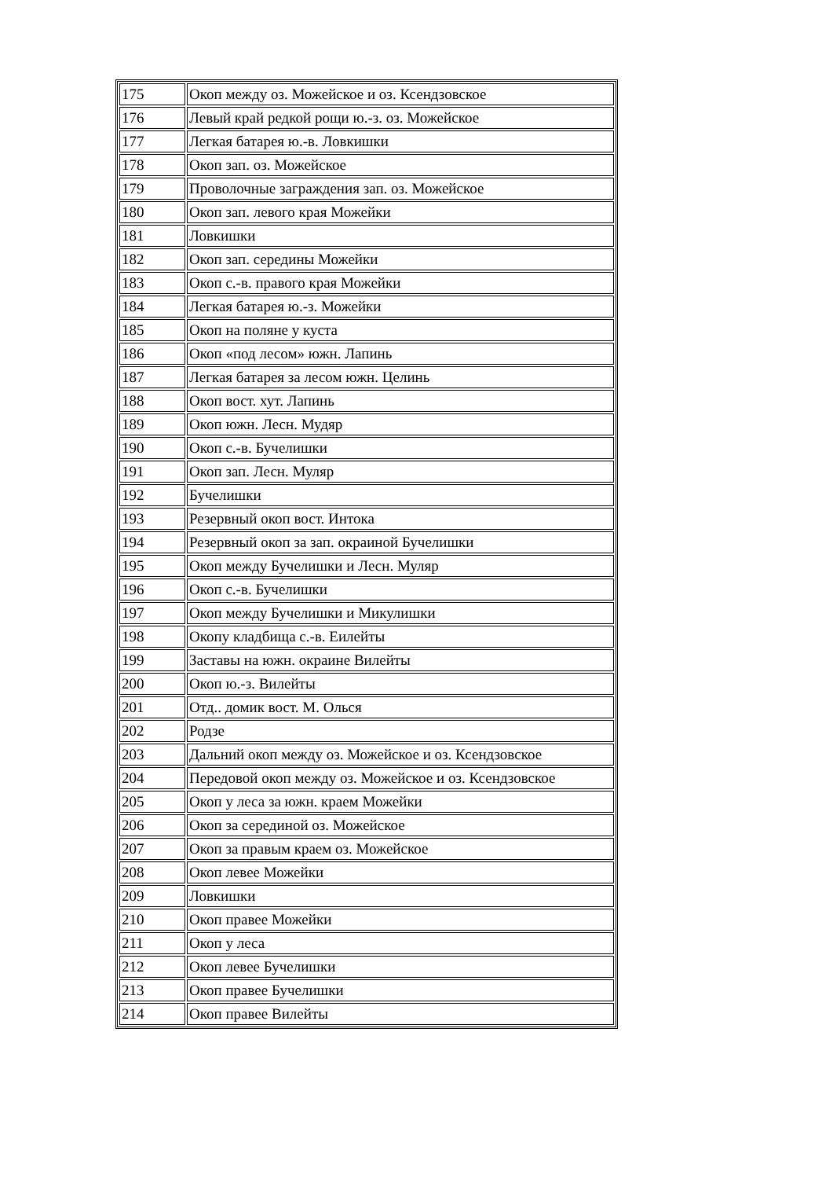| 175 | Окоп между оз. Можейское и оз. Ксендзовское |
| 176 | Левый край редкой рощи ю.-з. оз. Можейское |
| 177 | Легкая батарея ю.-в. Ловкишки |
| 178 | Окоп зап. оз. Можейское |
| 179 | Проволочные заграждения зап. оз. Можейское |
| 180 | Окоп зап. левого края Можейки |
| 181 | Ловкишки |
| 182 | Окоп зап. середины Можейки |
| 183 | Окоп с.-в. правого края Можейки |
| 184 | Легкая батарея ю.-з. Можейки |
| 185 | Окоп на поляне у куста |
| 186 | Окоп «под лесом» южн. Лапинь |
| 187 | Легкая батарея за лесом южн. Целинь |
| 188 | Окоп вост. хут. Лапинь |
| 189 | Окоп южн. Лесн. Мудяр |
| 190 | Окоп с.-в. Бучелишки |
| 191 | Окоп зап. Лесн. Муляр |
| 192 | Бучелишки |
| 193 | Резервный окоп вост. Интока |
| 194 | Резервный окоп за зап. окраиной Бучелишки |
| 195 | Окоп между Бучелишки и Лесн. Муляр |
| 196 | Окоп с.-в. Бучелишки |
| 197 | Окоп между Бучелишки и Микулишки |
| 198 | Окопу кладбища с.-в. Еилейты |
| 199 | Заставы на южн. окраине Вилейты |
| 200 | Окоп ю.-з. Вилейты |
| 201 | Отд.. домик вост. М. Олься |
| 202 | Родзе |
| 203 | Дальний окоп между оз. Можейское и оз. Ксендзовское |
| 204 | Передовой окоп между оз. Можейское и оз. Ксендзовское |
| 205 | Окоп у леса за южн. краем Можейки |
| 206 | Окоп за серединой оз. Можейское |
| 207 | Окоп за правым краем оз. Можейское |
| 208 | Окоп левее Можейки |
| 209 | Ловкишки |
| 210 | Окоп правее Можейки |
| 211 | Окоп у леса |
| 212 | Окоп левее Бучелишки |
| 213 | Окоп правее Бучелишки |
| 214 | Окоп правее Вилейты |